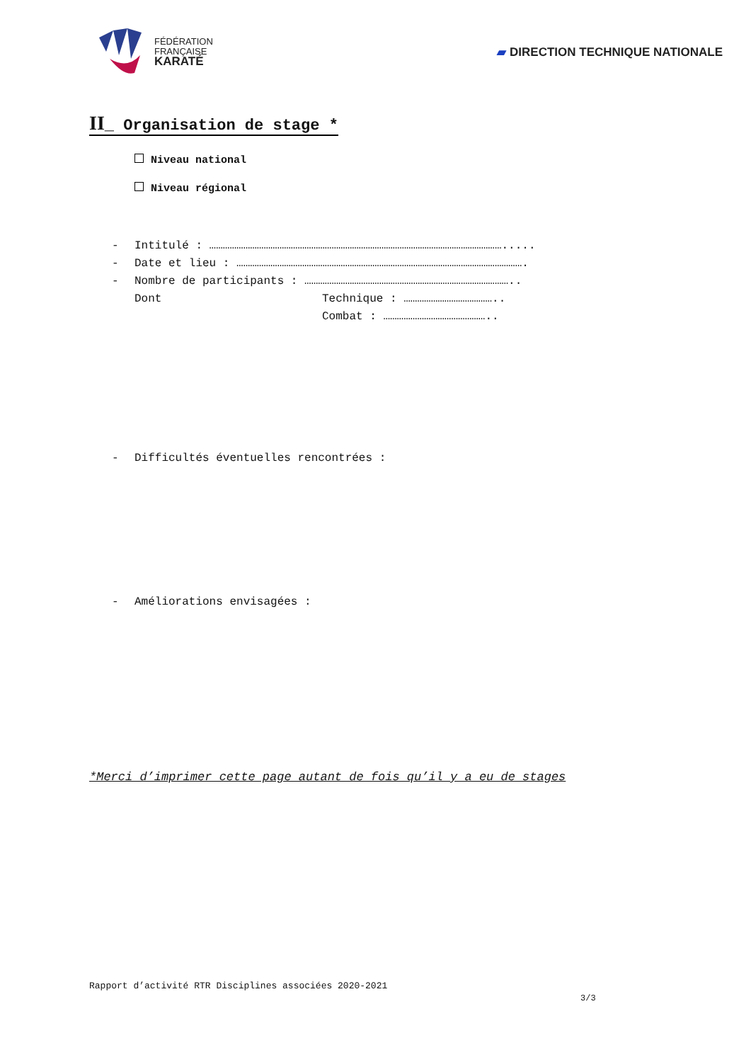FÉDÉRATION
FRANÇAISE
KARATÉ
▰ DIRECTION TECHNIQUE NATIONALE
II_ Organisation de stage *
Niveau national
Niveau régional
- Intitulé : ………………………………………………………………………………………………………………….....
- Date et lieu : ……………………………………………………………………………………………………………….
- Nombre de participants : ………………………………………………………………………………..
Dont Technique : …………………………………..
Combat : ………………………………………..
- Difficultés éventuelles rencontrées :
- Améliorations envisagées :
*Merci d’imprimer cette page autant de fois qu’il y a eu de stages
Rapport d’activité RTR Disciplines associées 2020-2021
3/3